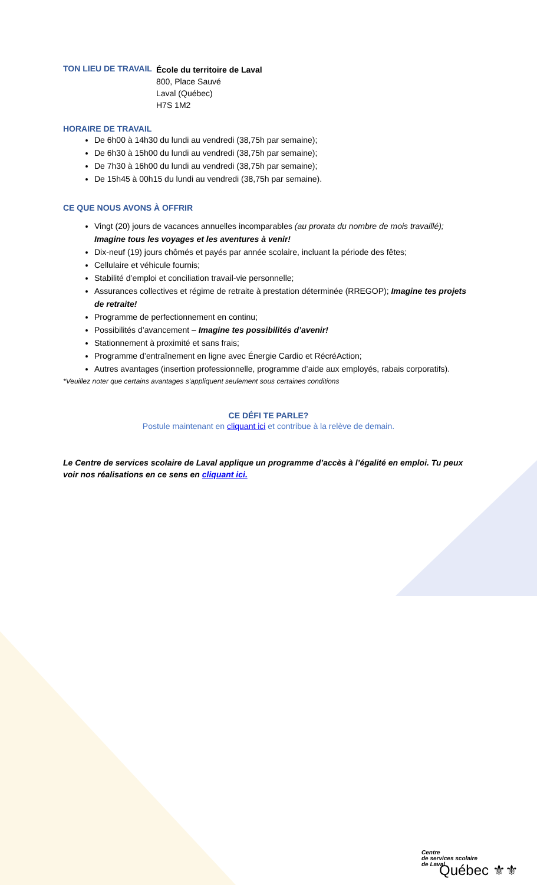TON LIEU DE TRAVAIL
École du territoire de Laval
800, Place Sauvé
Laval (Québec)
H7S 1M2
HORAIRE DE TRAVAIL
De 6h00 à 14h30 du lundi au vendredi (38,75h par semaine);
De 6h30 à 15h00 du lundi au vendredi (38,75h par semaine);
De 7h30 à 16h00 du lundi au vendredi (38,75h par semaine);
De 15h45 à 00h15 du lundi au vendredi (38,75h par semaine).
CE QUE NOUS AVONS À OFFRIR
Vingt (20) jours de vacances annuelles incomparables (au prorata du nombre de mois travaillé); Imagine tous les voyages et les aventures à venir!
Dix-neuf (19) jours chômés et payés par année scolaire, incluant la période des fêtes;
Cellulaire et véhicule fournis;
Stabilité d’emploi et conciliation travail-vie personnelle;
Assurances collectives et régime de retraite à prestation déterminée (RREGOP); Imagine tes projets de retraite!
Programme de perfectionnement en continu;
Possibilités d’avancement – Imagine tes possibilités d’avenir!
Stationnement à proximité et sans frais;
Programme d’entraînement en ligne avec Énergie Cardio et RécréAction;
Autres avantages (insertion professionnelle, programme d’aide aux employés, rabais corporatifs).
*Veuillez noter que certains avantages s’appliquent seulement sous certaines conditions
CE DÉFI TE PARLE?
Postule maintenant en cliquant ici et contribue à la relève de demain.
Le Centre de services scolaire de Laval applique un programme d’accès à l’égalité en emploi. Tu peux voir nos réalisations en ce sens en cliquant ici.
Centre
de services scolaire
de Laval
Québec ⚜⚜